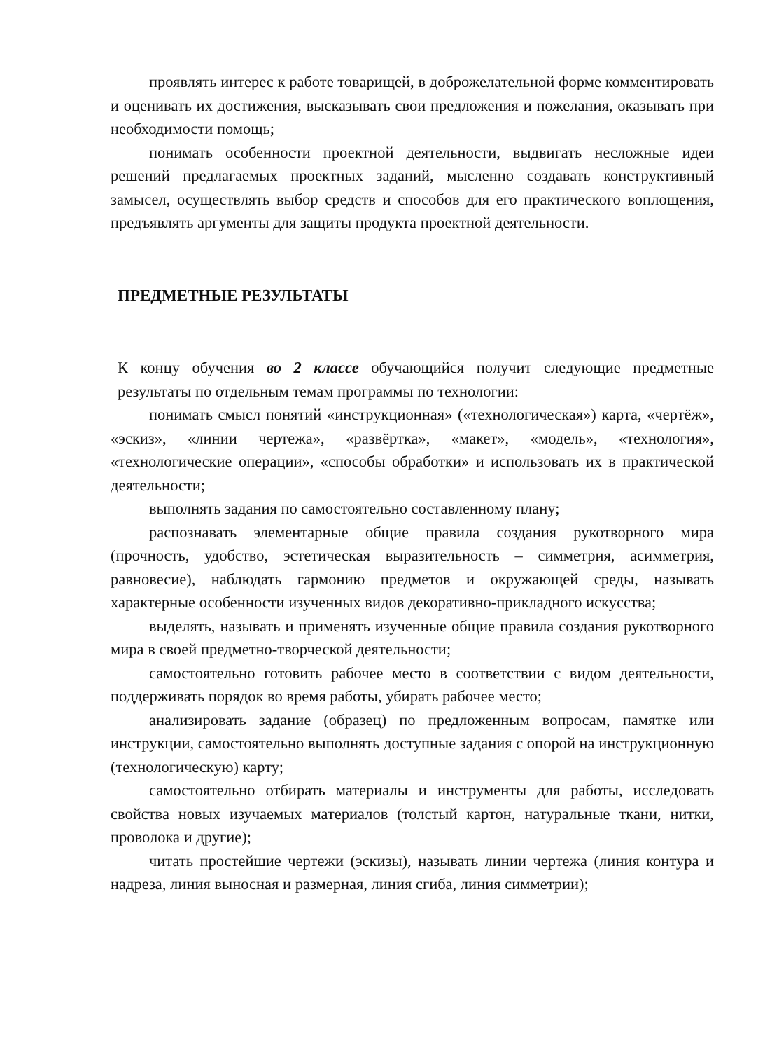проявлять интерес к работе товарищей, в доброжелательной форме комментировать и оценивать их достижения, высказывать свои предложения и пожелания, оказывать при необходимости помощь;
понимать особенности проектной деятельности, выдвигать несложные идеи решений предлагаемых проектных заданий, мысленно создавать конструктивный замысел, осуществлять выбор средств и способов для его практического воплощения, предъявлять аргументы для защиты продукта проектной деятельности.
ПРЕДМЕТНЫЕ РЕЗУЛЬТАТЫ
К концу обучения во 2 классе обучающийся получит следующие предметные результаты по отдельным темам программы по технологии:
понимать смысл понятий «инструкционная» («технологическая») карта, «чертёж», «эскиз», «линии чертежа», «развёртка», «макет», «модель», «технология», «технологические операции», «способы обработки» и использовать их в практической деятельности;
выполнять задания по самостоятельно составленному плану;
распознавать элементарные общие правила создания рукотворного мира (прочность, удобство, эстетическая выразительность – симметрия, асимметрия, равновесие), наблюдать гармонию предметов и окружающей среды, называть характерные особенности изученных видов декоративно-прикладного искусства;
выделять, называть и применять изученные общие правила создания рукотворного мира в своей предметно-творческой деятельности;
самостоятельно готовить рабочее место в соответствии с видом деятельности, поддерживать порядок во время работы, убирать рабочее место;
анализировать задание (образец) по предложенным вопросам, памятке или инструкции, самостоятельно выполнять доступные задания с опорой на инструкционную (технологическую) карту;
самостоятельно отбирать материалы и инструменты для работы, исследовать свойства новых изучаемых материалов (толстый картон, натуральные ткани, нитки, проволока и другие);
читать простейшие чертежи (эскизы), называть линии чертежа (линия контура и надреза, линия выносная и размерная, линия сгиба, линия симметрии);